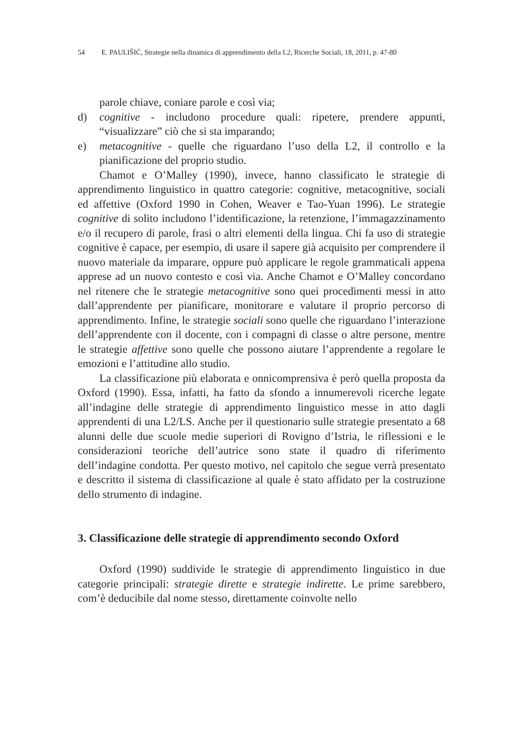54 E. PAULIŠIĆ, Strategie nella dinamica di apprendimento della L2, Ricerche Sociali, 18, 2011, p. 47-80
parole chiave, coniare parole e così via;
d) cognitive - includono procedure quali: ripetere, prendere appunti, “visualizzare” ciò che si sta imparando;
e) metacognitive - quelle che riguardano l’uso della L2, il controllo e la pianificazione del proprio studio.
Chamot e O’Malley (1990), invece, hanno classificato le strategie di apprendimento linguistico in quattro categorie: cognitive, metacognitive, sociali ed affettive (Oxford 1990 in Cohen, Weaver e Tao-Yuan 1996). Le strategie cognitive di solito includono l’identificazione, la retenzione, l’immagazzinamento e/o il recupero di parole, frasi o altri elementi della lingua. Chi fa uso di strategie cognitive è capace, per esempio, di usare il sapere già acquisito per comprendere il nuovo materiale da imparare, oppure può applicare le regole grammaticali appena apprese ad un nuovo contesto e così via. Anche Chamot e O’Malley concordano nel ritenere che le strategie metacognitive sono quei procedimenti messi in atto dall’apprendente per pianificare, monitorare e valutare il proprio percorso di apprendimento. Infine, le strategie sociali sono quelle che riguardano l’interazione dell’apprendente con il docente, con i compagni di classe o altre persone, mentre le strategie affettive sono quelle che possono aiutare l’apprendente a regolare le emozioni e l’attitudine allo studio.
La classificazione più elaborata e onnicomprensiva è però quella proposta da Oxford (1990). Essa, infatti, ha fatto da sfondo a innumerevoli ricerche legate all’indagine delle strategie di apprendimento linguistico messe in atto dagli apprendenti di una L2/LS. Anche per il questionario sulle strategie presentato a 68 alunni delle due scuole medie superiori di Rovigno d’Istria, le riflessioni e le considerazioni teoriche dell’autrice sono state il quadro di riferimento dell’indagine condotta. Per questo motivo, nel capitolo che segue verrà presentato e descritto il sistema di classificazione al quale è stato affidato per la costruzione dello strumento di indagine.
3. Classificazione delle strategie di apprendimento secondo Oxford
Oxford (1990) suddivide le strategie di apprendimento linguistico in due categorie principali: strategie dirette e strategie indirette. Le prime sarebbero, com’è deducibile dal nome stesso, direttamente coinvolte nello